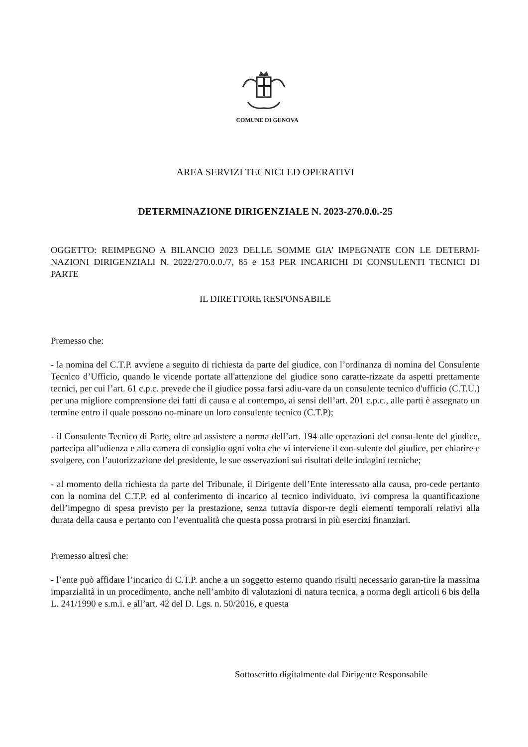COMUNE DI GENOVA
AREA SERVIZI TECNICI ED OPERATIVI
DETERMINAZIONE DIRIGENZIALE N. 2023-270.0.0.-25
OGGETTO: REIMPEGNO A BILANCIO 2023 DELLE SOMME GIA’ IMPEGNATE CON LE DETERMI-NAZIONI DIRIGENZIALI N. 2022/270.0.0./7, 85 e 153 PER INCARICHI DI CONSULENTI TECNICI DI PARTE
IL DIRETTORE RESPONSABILE
Premesso che:
- la nomina del C.T.P. avviene a seguito di richiesta da parte del giudice, con l’ordinanza di nomina del Consulente Tecnico d’Ufficio, quando le vicende portate all'attenzione del giudice sono caratte-rizzate da aspetti prettamente tecnici, per cui l’art. 61 c.p.c. prevede che il giudice possa farsi adiu-vare da un consulente tecnico d'ufficio (C.T.U.) per una migliore comprensione dei fatti di causa e al contempo, ai sensi dell’art. 201 c.p.c., alle parti è assegnato un termine entro il quale possono no-minare un loro consulente tecnico (C.T.P);
- il Consulente Tecnico di Parte, oltre ad assistere a norma dell’art. 194 alle operazioni del consu-lente del giudice, partecipa all’udienza e alla camera di consiglio ogni volta che vi interviene il con-sulente del giudice, per chiarire e svolgere, con l’autorizzazione del presidente, le sue osservazioni sui risultati delle indagini tecniche;
- al momento della richiesta da parte del Tribunale, il Dirigente dell’Ente interessato alla causa, pro-cede pertanto con la nomina del C.T.P. ed al conferimento di incarico al tecnico individuato, ivi compresa la quantificazione dell’impegno di spesa previsto per la prestazione, senza tuttavia dispor-re degli elementi temporali relativi alla durata della causa e pertanto con l’eventualità che questa possa protrarsi in più esercizi finanziari.
Premesso altresì che:
- l’ente può affidare l’incarico di C.T.P. anche a un soggetto esterno quando risulti necessario garan-tire la massima imparzialità in un procedimento, anche nell’ambito di valutazioni di natura tecnica, a norma degli articoli 6 bis della L. 241/1990 e s.m.i. e all’art. 42 del D. Lgs. n. 50/2016, e questa
Sottoscritto digitalmente dal Dirigente Responsabile